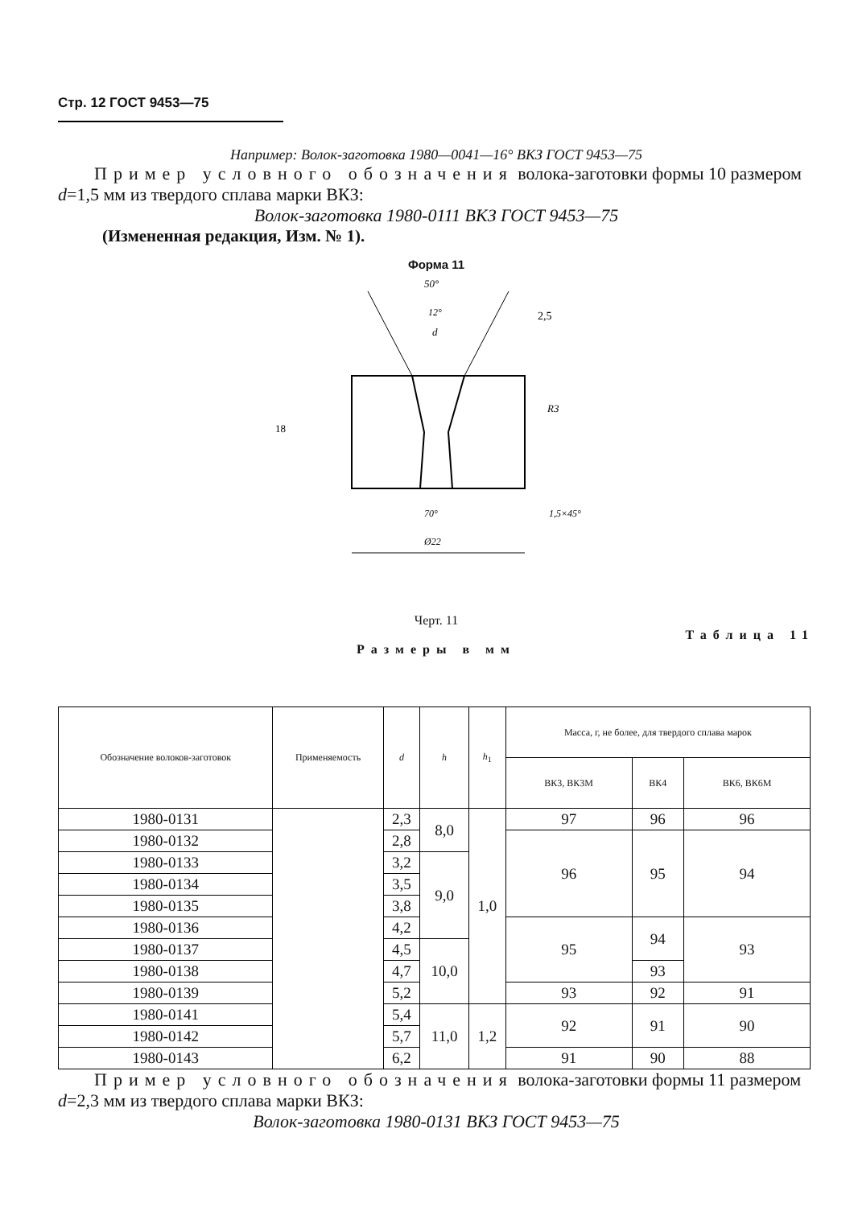Стр. 12 ГОСТ 9453—75
Например: Волок-заготовка 1980—0041—16° ВКЗ ГОСТ 9453—75
Пример условного обозначения волока-заготовки формы 10 размером d=1,5 мм из твердого сплава марки ВКЗ:
Волок-заготовка 1980-0111 ВКЗ ГОСТ 9453—75
(Измененная редакция, Изм. № 1).
Форма 11
50°
12°
d
2,5
R3
18
70°
1,5×45°
Ø22
Черт. 11
Таблица 11
Размеры в мм
| Обозначение волоков-заготовок | Применяемость | d | h | h<sub>1</sub> | Масса, г, не более, для твердого сплава марок | | |
| --- | --- | --- | --- | --- | --- | --- | --- |
| | | | | | ВК3, ВК3М | ВК4 | ВК6, ВК6М |
| 1980-0131 | | 2,3 | 8,0 | 1,0 | 97 | 96 | 96 |
| 1980-0132 | | 2,8 | | | 96 | 95 | 94 |
| 1980-0133 | | 3,2 | 9,0 | | | | |
| 1980-0134 | | 3,5 | | | | | |
| 1980-0135 | | 3,8 | | | | | |
| 1980-0136 | | 4,2 | | | 95 | 94 | 93 |
| 1980-0137 | | 4,5 | 10,0 | | | | |
| 1980-0138 | | 4,7 | | | | 93 | |
| 1980-0139 | | 5,2 | | | 93 | 92 | 91 |
| 1980-0141 | | 5,4 | 11,0 | 1,2 | 92 | 91 | 90 |
| 1980-0142 | | 5,7 | | | | | |
| 1980-0143 | | 6,2 | | | 91 | 90 | 88 |
Пример условного обозначения волока-заготовки формы 11 размером d=2,3 мм из твердого сплава марки ВКЗ:
Волок-заготовка 1980-0131 ВКЗ ГОСТ 9453—75